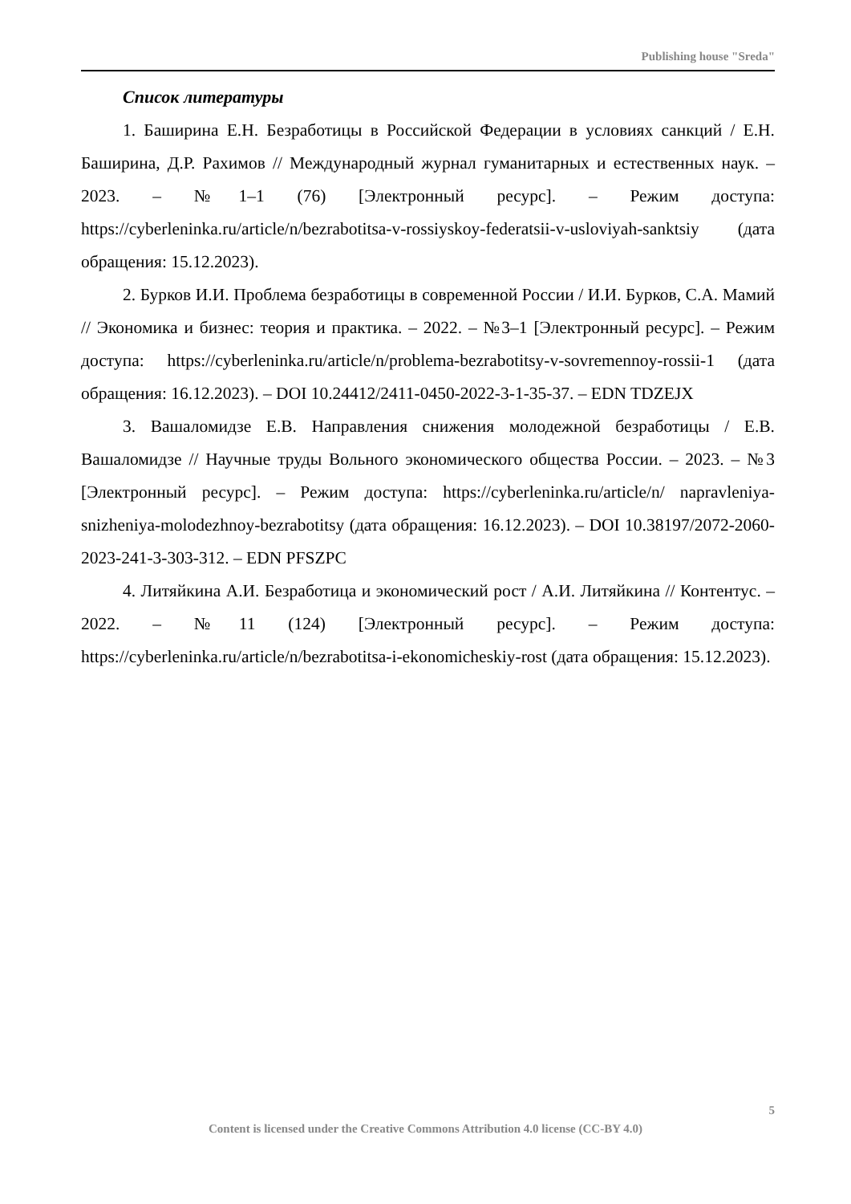Publishing house "Sreda"
Список литературы
1. Баширина Е.Н. Безработицы в Российской Федерации в условиях санкций / Е.Н. Баширина, Д.Р. Рахимов // Международный журнал гуманитарных и естественных наук. – 2023. – №1–1 (76) [Электронный ресурс]. – Режим доступа: https://cyberleninka.ru/article/n/bezrabotitsa-v-rossiyskoy-federatsii-v-usloviyah-sanktsiy (дата обращения: 15.12.2023).
2. Бурков И.И. Проблема безработицы в современной России / И.И. Бурков, С.А. Мамий // Экономика и бизнес: теория и практика. – 2022. – №3–1 [Электронный ресурс]. – Режим доступа: https://cyberleninka.ru/article/n/problema-bezrabotitsy-v-sovremennoy-rossii-1 (дата обращения: 16.12.2023). – DOI 10.24412/2411-0450-2022-3-1-35-37. – EDN TDZEJX
3. Вашаломидзе Е.В. Направления снижения молодежной безработицы / Е.В. Вашаломидзе // Научные труды Вольного экономического общества России. – 2023. – №3 [Электронный ресурс]. – Режим доступа: https://cyberleninka.ru/article/n/ napravleniya-snizheniya-molodezhnoy-bezrabotitsy (дата обращения: 16.12.2023). – DOI 10.38197/2072-2060-2023-241-3-303-312. – EDN PFSZPC
4. Литяйкина А.И. Безработица и экономический рост / А.И. Литяйкина // Контентус. – 2022. – №11 (124) [Электронный ресурс]. – Режим доступа: https://cyberleninka.ru/article/n/bezrabotitsa-i-ekonomicheskiy-rost (дата обращения: 15.12.2023).
5
Content is licensed under the Creative Commons Attribution 4.0 license (CC-BY 4.0)